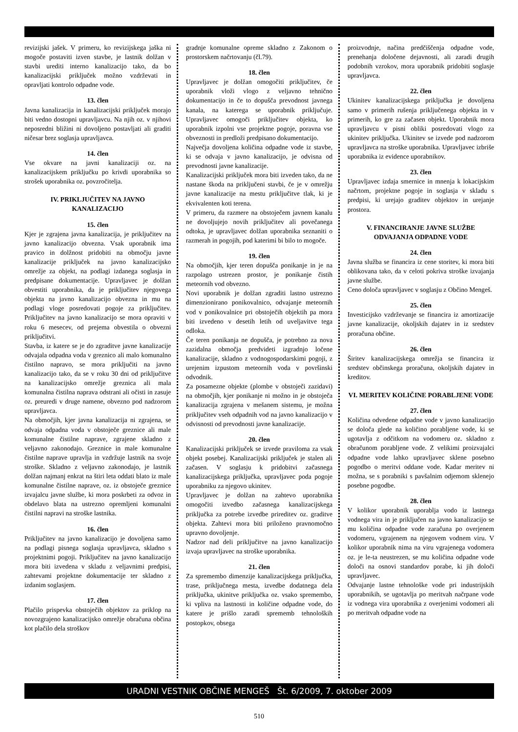revizijski jašek. V primeru, ko revizijskega jaška ni mogoče postaviti izven stavbe, je lastnik dolžan v stavbi urediti interno kanalizacijo tako, da bo kanalizacijski priključek možno vzdrževati in opravljati kontrolo odpadne vode.
13. člen
Javna kanalizacija in kanalizacijski priključek morajo biti vedno dostopni upravljavcu. Na njih oz. v njihovi neposredni bližini ni dovoljeno postavljati ali graditi ničesar brez soglasja upravljavca.
14. člen
Vse okvare na javni kanalizaciji oz. na kanalizacijskem priključku po krivdi uporabnika so strošek uporabnika oz. povzročitelja.
IV. PRIKLJUČITEV NA JAVNO KANALIZACIJO
15. člen
Kjer je zgrajena javna kanalizacija, je priključitev na javno kanalizacijo obvezna. Vsak uporabnik ima pravico in dolžnost pridobiti na območju javne kanalizacije priključek na javno kanalizacijsko omrežje za objekt, na podlagi izdanega soglasja in predpisane dokumentacije. Upravljavec je dolžan obvestiti uporabnika, da je priključitev njegovega objekta na javno kanalizacijo obvezna in mu na podlagi vloge posredovati pogoje za priključitev. Priključitev na javno kanalizacijo se mora opraviti v roku 6 mesecev, od prejema obvestila o obvezni priključitvi.
Stavba, iz katere se je do zgraditve javne kanalizacije odvajala odpadna voda v greznico ali malo komunalno čistilno napravo, se mora priključiti na javno kanalizacijo tako, da se v roku 30 dni od priključitve na kanalizacijsko omrežje greznica ali mala komunalna čistilna naprava odstrani ali očisti in zasuje oz. preuredi v druge namene, obvezno pod nadzorom upravljavca.
Na območjih, kjer javna kanalizacija ni zgrajena, se odvaja odpadna voda v obstoječe greznice ali male komunalne čistilne naprave, zgrajene skladno z veljavno zakonodajo. Greznice in male komunalne čistilne naprave upravlja in vzdržuje lastnik na svoje stroške. Skladno z veljavno zakonodajo, je lastnik dolžan najmanj enkrat na štiri leta oddati blato iz male komunalne čistilne naprave, oz. iz obstoječe greznice izvajalcu javne službe, ki mora poskrbeti za odvoz in obdelavo blata na ustrezno opremljeni komunalni čistilni napravi na stroške lastnika.
16. člen
Priključitev na javno kanalizacijo je dovoljena samo na podlagi pisnega soglasja upravljavca, skladno s projektnimi pogoji. Priključitev na javno kanalizacijo mora biti izvedena v skladu z veljavnimi predpisi, zahtevami projektne dokumentacije ter skladno z izdanim soglasjem.
17. člen
Plačilo prispevka obstoječih objektov za priklop na novozgrajeno kanalizacijsko omrežje obračuna občina kot plačilo dela stroškov
gradnje komunalne opreme skladno z Zakonom o prostorskem načrtovanju (čl.79).
18. člen
Upravljavec je dolžan omogočiti priključitev, če uporabnik vloži vlogo z veljavno tehnično dokumentacijo in če to dopušča prevodnost javnega kanala, na katerega se uporabnik priključuje. Upravljavec omogoči priključitev objekta, ko uporabnik izpolni vse projektne pogoje, poravna vse obveznosti in predloži predpisano dokumentacijo.
Največja dovoljena količina odpadne vode iz stavbe, ki se odvaja v javno kanalizacijo, je odvisna od prevodnosti javne kanalizacije.
Kanalizacijski priključek mora biti izveden tako, da ne nastane škoda na priključeni stavbi, če je v omrežju javne kanalizacije na mestu priključitve tlak, ki je ekvivalenten koti terena.
V primeru, da razmere na obstoječem javnem kanalu ne dovoljujejo novih priključitev ali povečanega odtoka, je upravljavec dolžan uporabnika seznaniti o razmerah in pogojih, pod katerimi bi bilo to mogoče.
19. člen
Na območjih, kjer teren dopušča ponikanje in je na razpolago ustrezen prostor, je ponikanje čistih meteornih vod obvezno.
Novi uporabnik je dolžan zgraditi lastno ustrezno dimenzionirano ponikovalnico, odvajanje meteornih vod v ponikovalnice pri obstoječih objektih pa mora biti izvedeno v desetih letih od uveljavitve tega odloka.
Če teren ponikanja ne dopušča, je potrebno za nova zazidalna območja predvideti izgradnjo ločene kanalizacije, skladno z vodnogospodarskimi pogoji, z urejenim izpustom meteornih voda v površinski odvodnik.
Za posamezne objekte (plombe v obstoječi zazidavi) na območjih, kjer ponikanje ni možno in je obstoječa kanalizacija zgrajena v mešanem sistemu, je možna priključitev vseh odpadnih vod na javno kanalizacijo v odvisnosti od prevodnosti javne kanalizacije.
20. člen
Kanalizacijski priključek se izvede praviloma za vsak objekt posebej. Kanalizacijski priključek je stalen ali začasen. V soglasju k pridobitvi začasnega kanalizacijskega priključka, upravljavec poda pogoje uporabniku za njegovo ukinitev.
Upravljavec je dolžan na zahtevo uporabnika omogočiti izvedbo začasnega kanalizacijskega priključka za potrebe izvedbe prireditev oz. graditve objekta. Zahtevi mora biti priloženo pravnomočno upravno dovoljenje.
Nadzor nad deli priključitve na javno kanalizacijo izvaja upravljavec na stroške uporabnika.
21. člen
Za spremembo dimenzije kanalizacijskega priključka, trase, priključnega mesta, izvedbe dodatnega dela priključka, ukinitve priključka oz. vsako spremembo, ki vpliva na lastnosti in količine odpadne vode, do katere je prišlo zaradi sprememb tehnoloških postopkov, obsega
proizvodnje, načina predčiščenja odpadne vode, prenehanja določene dejavnosti, ali zaradi drugih podobnih vzrokov, mora uporabnik pridobiti soglasje upravljavca.
22. člen
Ukinitev kanalizacijskega priključka je dovoljena samo v primerih rušenja priključenega objekta in v primerih, ko gre za začasen objekt. Uporabnik mora upravljavcu v pisni obliki posredovati vlogo za ukinitev priključka. Ukinitev se izvede pod nadzorom upravljavca na stroške uporabnika. Upravljavec izbriše uporabnika iz evidence uporabnikov.
23. člen
Upravljavec izdaja smernice in mnenja k lokacijskim načrtom, projektne pogoje in soglasja v skladu s predpisi, ki urejajo graditev objektov in urejanje prostora.
V. FINANCIRANJE JAVNE SLUŽBE ODVAJANJA ODPADNE VODE
24. člen
Javna služba se financira iz cene storitev, ki mora biti oblikovana tako, da v celoti pokriva stroške izvajanja javne službe.
Ceno določa upravljavec v soglasju z Občino Mengeš.
25. člen
Investicijsko vzdrževanje se financira iz amortizacije javne kanalizacije, okoljskih dajatev in iz sredstev proračuna občine.
26. člen
Širitev kanalizacijskega omrežja se financira iz sredstev občinskega proračuna, okoljskih dajatev in kreditov.
VI. MERITEV KOLIČINE PORABLJENE VODE
27. člen
Količina odvedene odpadne vode v javno kanalizacijo se določa glede na količino porabljene vode, ki se ugotavlja z odčitkom na vodomeru oz. skladno z obračunom porabljene vode. Z velikimi proizvajalci odpadne vode lahko upravljavec sklene posebno pogodbo o meritvi oddane vode. Kadar meritev ni možna, se s porabniki s pavšalnim odjemom sklenejo posebne pogodbe.
28. člen
V kolikor uporabnik uporablja vodo iz lastnega vodnega vira in je priključen na javno kanalizacijo se mu količina odpadne vode zaračuna po overjenem vodomeru, vgrajenem na njegovem vodnem viru. V kolikor uporabnik nima na viru vgrajenega vodomera oz. je le-ta neustrezen, se mu količina odpadne vode določi na osnovi standardov porabe, ki jih določi upravljavec.
Odvajanje lastne tehnološke vode pri industrijskih uporabnikih, se ugotavlja po meritvah načrpane vode iz vodnega vira uporabnika z overjenimi vodomeri ali po meritvah odpadne vode na
URADNI VESTNIK OBČINE MENGEŠ Št. 6/2009, 7. oktober 2009
510